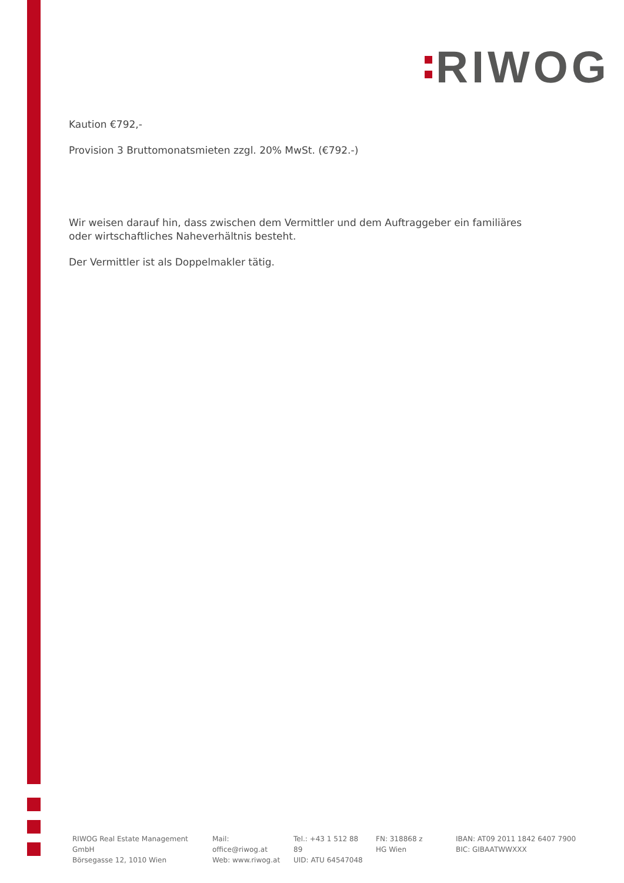RIWOG
Kaution €792,-
Provision 3 Bruttomonatsmieten zzgl. 20% MwSt. (€792.-)
Wir weisen darauf hin, dass zwischen dem Vermittler und dem Auftraggeber ein familiäres oder wirtschaftliches Naheverhältnis besteht.
Der Vermittler ist als Doppelmakler tätig.
RIWOG Real Estate Management GmbH
Börsegasse 12, 1010 Wien
Mail: office@riwog.at
Web: www.riwog.at
Tel.: +43 1 512 88 89
UID: ATU 64547048
FN: 318868 z
HG Wien
IBAN: AT09 2011 1842 6407 7900
BIC: GIBAATWWXXX